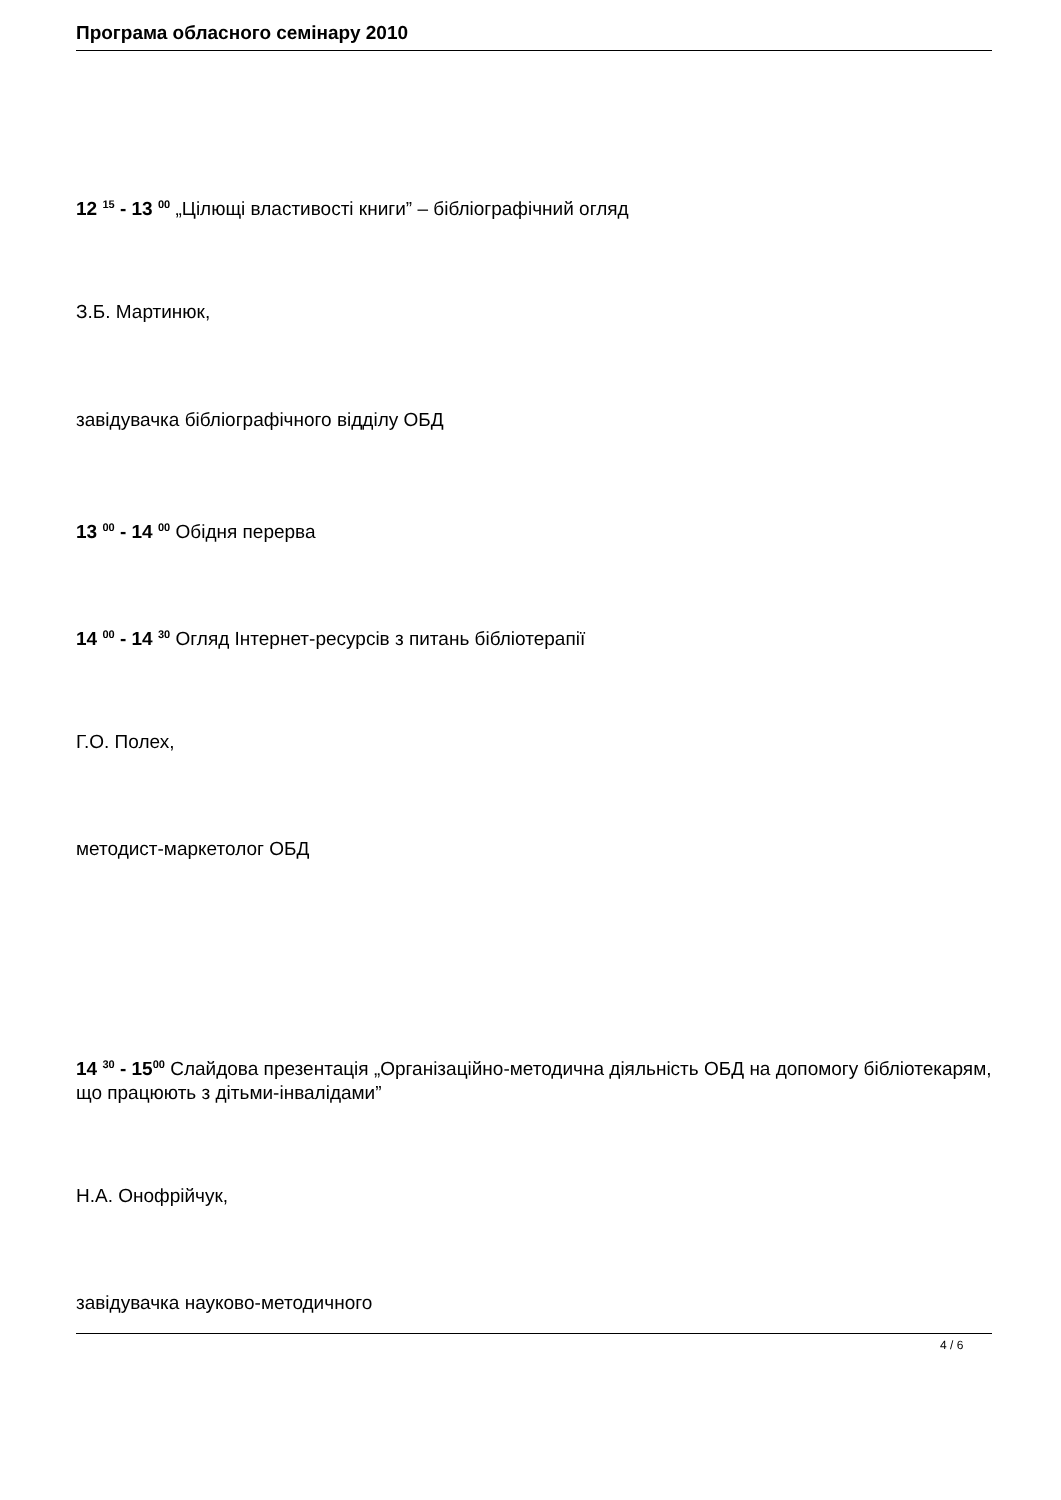Програма обласного семінару 2010
12 <sup>15</sup> - 13 <sup>00</sup> „Цілющі властивості книги” – бібліографічний огляд
З.Б. Мартинюк,
завідувачка бібліографічного відділу ОБД
13 <sup>00</sup> - 14 <sup>00</sup> Обідня перерва
14 <sup>00</sup> - 14 <sup>30</sup> Огляд Інтернет-ресурсів з питань бібліотерапії
Г.О. Полех,
методист-маркетолог ОБД
14 <sup>30</sup> - 15<sup>00</sup> Слайдова презентація „Організаційно-методична діяльність ОБД на допомогу бібліотекарям, що працюють з дітьми-інвалідами”
Н.А. Онофрійчук,
завідувачка науково-методичного
4 / 6